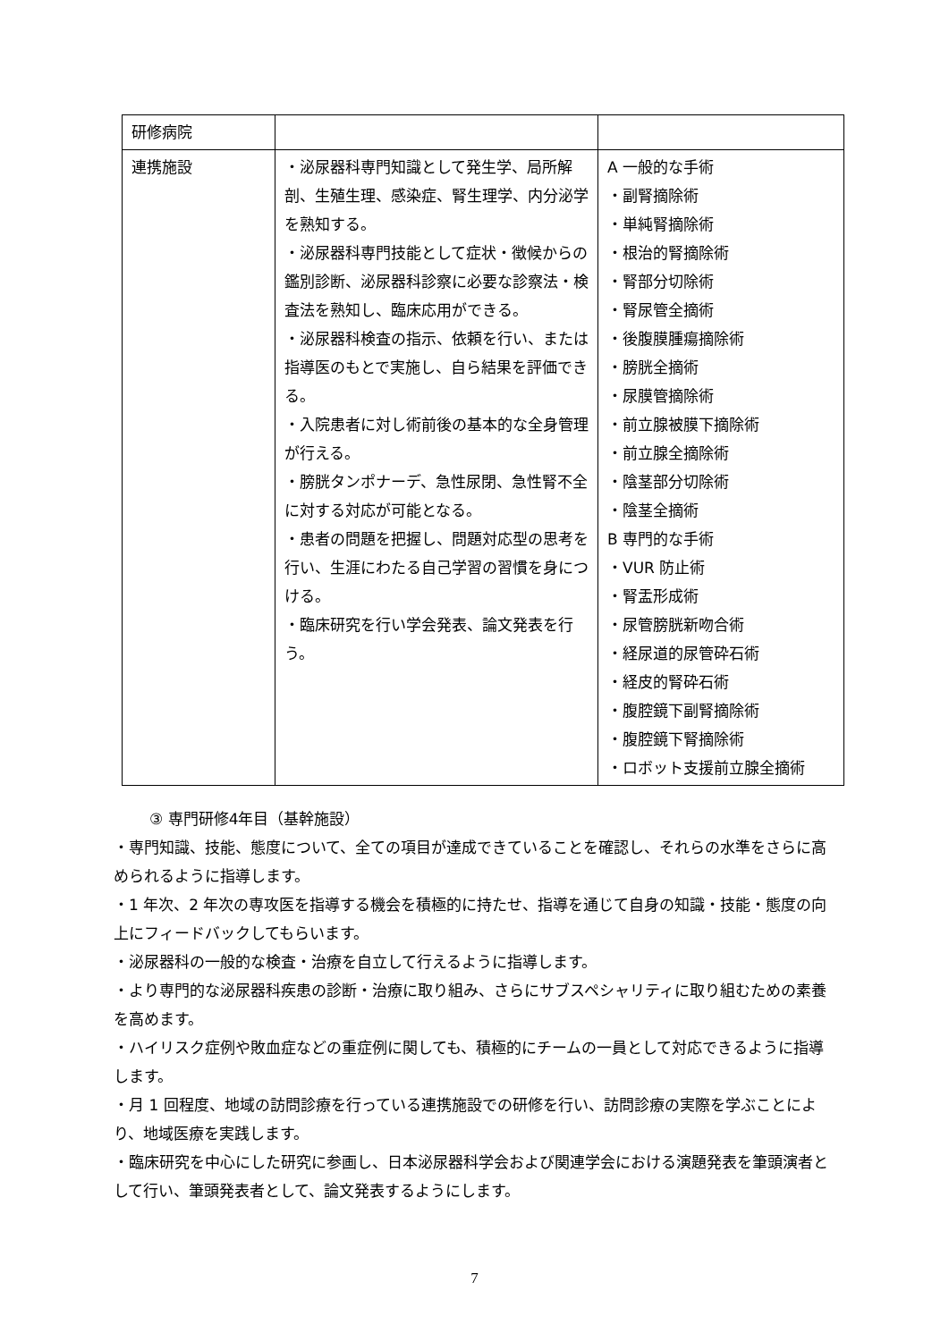| 研修病院 | | |
| 連携施設 | ・泌尿器科専門知識として発生学、局所解剖、生殖生理、感染症、腎生理学、内分泌学を熟知する。 ・泌尿器科専門技能として症状・徴候からの鑑別診断、泌尿器科診察に必要な診察法・検査法を熟知し、臨床応用ができる。 ・泌尿器科検査の指示、依頼を行い、または指導医のもとで実施し、自ら結果を評価できる。 ・入院患者に対し術前後の基本的な全身管理が行える。 ・膀胱タンポナーデ、急性尿閉、急性腎不全に対する対応が可能となる。 ・患者の問題を把握し、問題対応型の思考を行い、生涯にわたる自己学習の習慣を身につける。 ・臨床研究を行い学会発表、論文発表を行う。 | A 一般的な手術 ・副腎摘除術 ・単純腎摘除術 ・根治的腎摘除術 ・腎部分切除術 ・腎尿管全摘術 ・後腹膜腫瘍摘除術 ・膀胱全摘術 ・尿膜管摘除術 ・前立腺被膜下摘除術 ・前立腺全摘除術 ・陰茎部分切除術 ・陰茎全摘術 B 専門的な手術 ・VUR 防止術 ・腎盂形成術 ・尿管膀胱新吻合術 ・経尿道的尿管砕石術 ・経皮的腎砕石術 ・腹腔鏡下副腎摘除術 ・腹腔鏡下腎摘除術 ・ロボット支援前立腺全摘術 |
③ 専門研修4年目（基幹施設）
・専門知識、技能、態度について、全ての項目が達成できていることを確認し、それらの水準をさらに高められるように指導します。
・1 年次、2 年次の専攻医を指導する機会を積極的に持たせ、指導を通じて自身の知識・技能・態度の向上にフィードバックしてもらいます。
・泌尿器科の一般的な検査・治療を自立して行えるように指導します。
・より専門的な泌尿器科疾患の診断・治療に取り組み、さらにサブスペシャリティに取り組むための素養を高めます。
・ハイリスク症例や敗血症などの重症例に関しても、積極的にチームの一員として対応できるように指導します。
・月 1 回程度、地域の訪問診療を行っている連携施設での研修を行い、訪問診療の実際を学ぶことにより、地域医療を実践します。
・臨床研究を中心にした研究に参画し、日本泌尿器科学会および関連学会における演題発表を筆頭演者として行い、筆頭発表者として、論文発表するようにします。
7